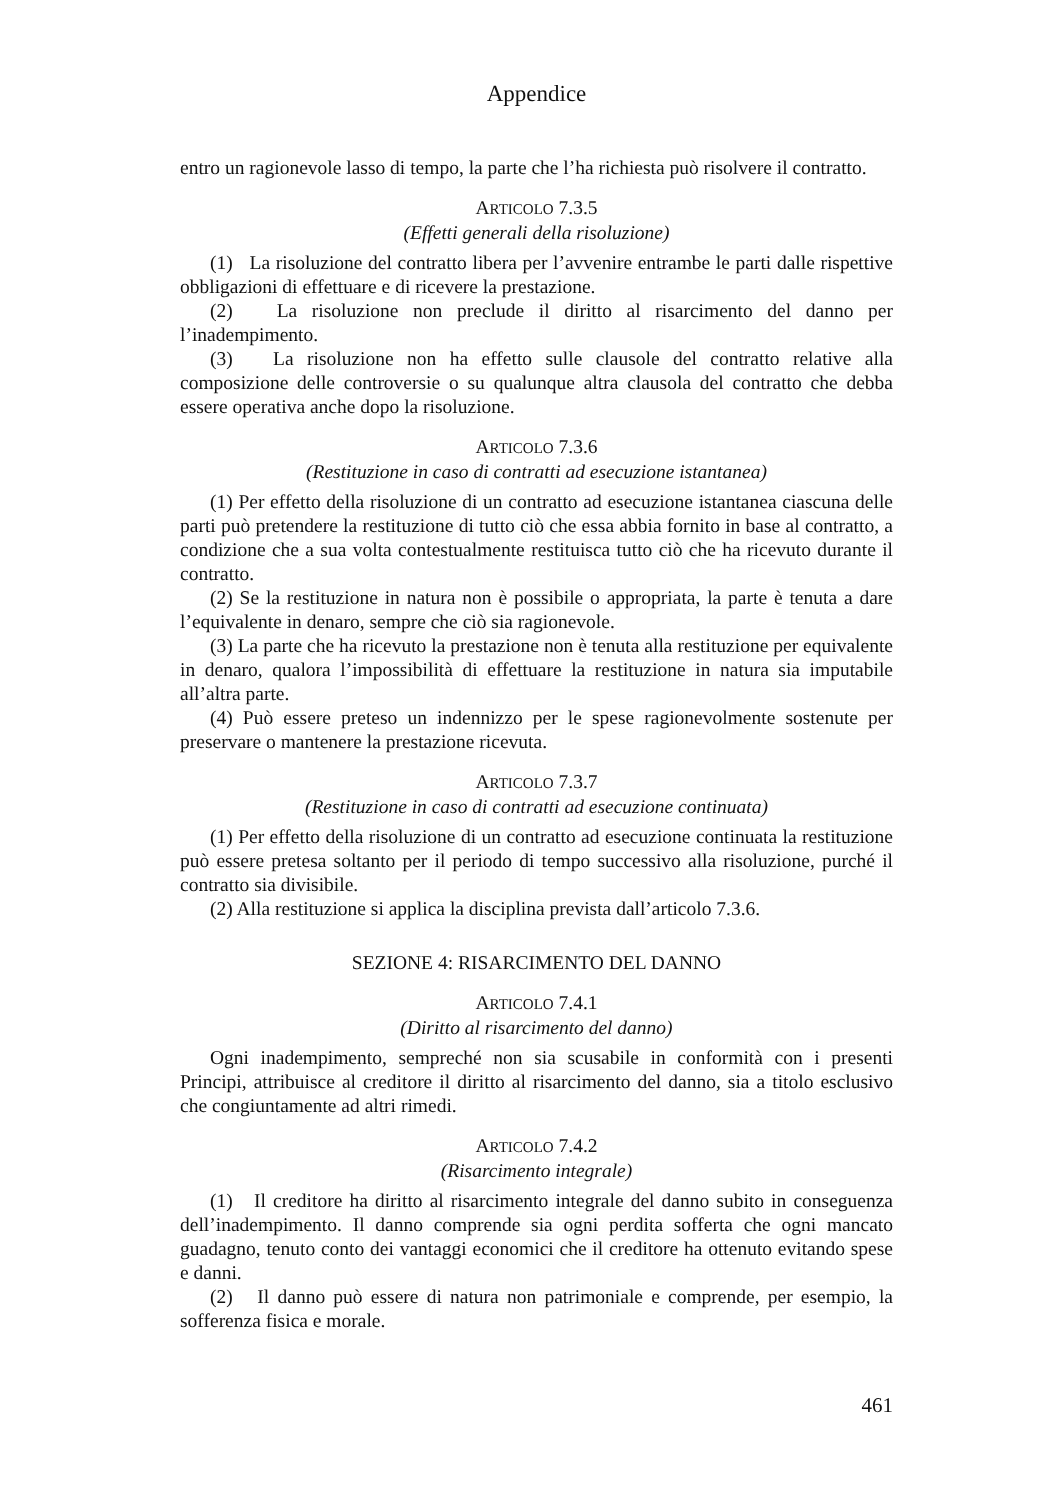Appendice
entro un ragionevole lasso di tempo, la parte che l’ha richiesta può risolvere il contratto.
ARTICOLO 7.3.5
(Effetti generali della risoluzione)
(1) La risoluzione del contratto libera per l’avvenire entrambe le parti dalle rispettive obbligazioni di effettuare e di ricevere la prestazione.
(2) La risoluzione non preclude il diritto al risarcimento del danno per l’inadempimento.
(3) La risoluzione non ha effetto sulle clausole del contratto relative alla composizione delle controversie o su qualunque altra clausola del contratto che debba essere operativa anche dopo la risoluzione.
ARTICOLO 7.3.6
(Restituzione in caso di contratti ad esecuzione istantanea)
(1) Per effetto della risoluzione di un contratto ad esecuzione istantanea ciascuna delle parti può pretendere la restituzione di tutto ciò che essa abbia fornito in base al contratto, a condizione che a sua volta contestualmente restituisca tutto ciò che ha ricevuto durante il contratto.
(2) Se la restituzione in natura non è possibile o appropriata, la parte è tenuta a dare l’equivalente in denaro, sempre che ciò sia ragionevole.
(3) La parte che ha ricevuto la prestazione non è tenuta alla restituzione per equivalente in denaro, qualora l’impossibilità di effettuare la restituzione in natura sia imputabile all’altra parte.
(4) Può essere preteso un indennizzo per le spese ragionevolmente sostenute per preservare o mantenere la prestazione ricevuta.
ARTICOLO 7.3.7
(Restituzione in caso di contratti ad esecuzione continuata)
(1) Per effetto della risoluzione di un contratto ad esecuzione continuata la restituzione può essere pretesa soltanto per il periodo di tempo successivo alla risoluzione, purché il contratto sia divisibile.
(2) Alla restituzione si applica la disciplina prevista dall’articolo 7.3.6.
SEZIONE 4: RISARCIMENTO DEL DANNO
ARTICOLO 7.4.1
(Diritto al risarcimento del danno)
Ogni inadempimento, sempreché non sia scusabile in conformità con i presenti Principi, attribuisce al creditore il diritto al risarcimento del danno, sia a titolo esclusivo che congiuntamente ad altri rimedi.
ARTICOLO 7.4.2
(Risarcimento integrale)
(1) Il creditore ha diritto al risarcimento integrale del danno subito in conseguenza dell’inadempimento. Il danno comprende sia ogni perdita sofferta che ogni mancato guadagno, tenuto conto dei vantaggi economici che il creditore ha ottenuto evitando spese e danni.
(2) Il danno può essere di natura non patrimoniale e comprende, per esempio, la sofferenza fisica e morale.
461